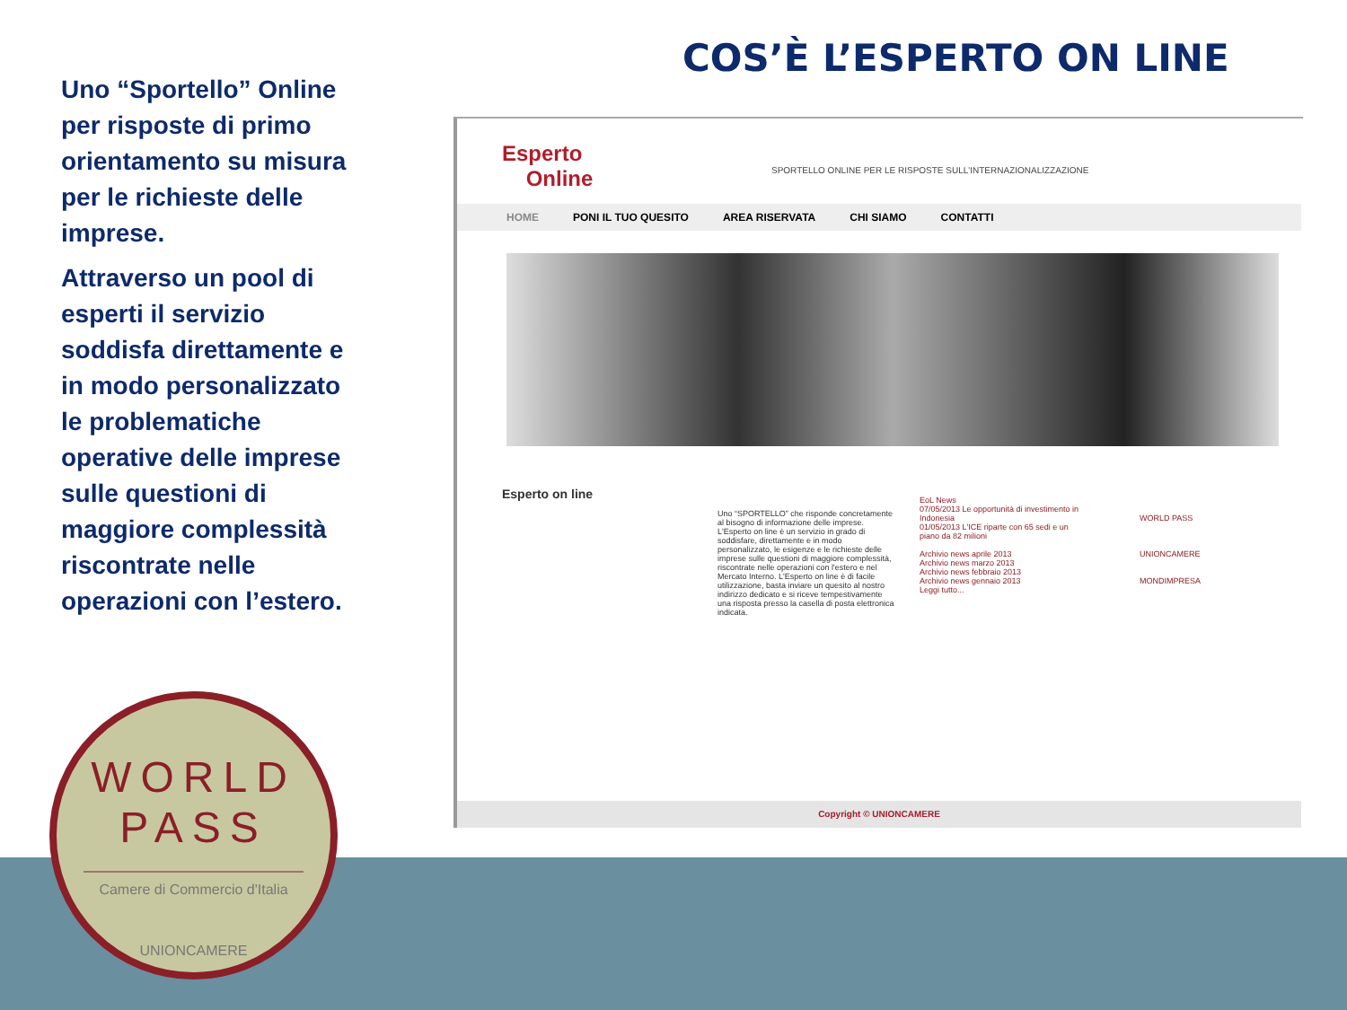COS’È L’ESPERTO ON LINE
Uno “Sportello” Online per risposte di primo orientamento su misura per le richieste delle imprese.
Attraverso un pool di esperti il servizio soddisfa direttamente e in modo personalizzato le problematiche operative delle imprese sulle questioni di maggiore complessità riscontrate nelle operazioni con l’estero.
Esperto
Online
SPORTELLO ONLINE PER LE RISPOSTE SULL'INTERNAZIONALIZZAZIONE
HOME PONI IL TUO QUESITO AREA RISERVATA CHI SIAMO CONTATTI
Esperto on line
Uno “SPORTELLO” che risponde concretamente al bisogno di informazione delle imprese. L'Esperto on line è un servizio in grado di soddisfare, direttamente e in modo personalizzato, le esigenze e le richieste delle imprese sulle questioni di maggiore complessità, riscontrate nelle operazioni con l'estero e nel Mercato Interno. L'Esperto on line è di facile utilizzazione, basta inviare un quesito al nostro indirizzo dedicato e si riceve tempestivamente una risposta presso la casella di posta elettronica indicata.
EoL News
07/05/2013 Le opportunità di investimento in Indonesia
01/05/2013 L'ICE riparte con 65 sedi e un piano da 82 milioni
Archivio news aprile 2013
Archivio news marzo 2013
Archivio news febbraio 2013
Archivio news gennaio 2013
Leggi tutto...
WORLD PASS
UNIONCAMERE
MONDIMPRESA
Copyright © UNIONCAMERE
WORLD
PASS
Camere di Commercio d'Italia
UNIONCAMERE